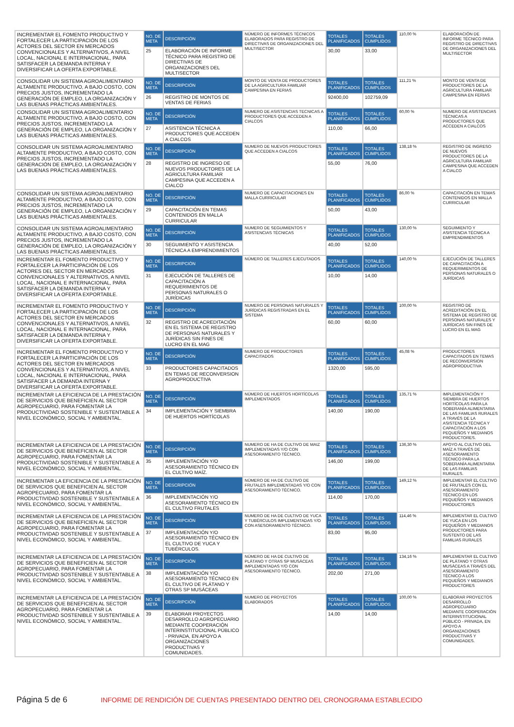| INCREMENTAR EL FOMENTO PRODUCTIVO Y FORTALECER LA PARTICIPACIÓN DE LOS ACTORES DEL SECTOR EN MERCADOS CONVENCIONALES Y ALTERNATIVOS, A NIVEL LOCAL, NACIONAL E INTERNACIONAL, PARA SATISFACER LA DEMANDA INTERNA Y DIVERSIFICAR LA OFERTA EXPORTABLE. | NO. DE META | DESCRIPCIÓN | NÚMERO DE INFORMES TÉCNICOS ELABORADOS PARA REGISTRO DE DIRECTIVAS DE ORGANIZACIONES DEL MULTISECTOR | TOTALES PLANIFICADOS | TOTALES CUMPLIDOS | 110,00 % | ELABORACIÓN DE INFORME TÉCNICO PARA REGISTRO DE DIRECTIVAS DE ORGANIZACIONES DEL MULTISECTOR |
| | 25 | ELABORACIÓN DE INFORME TÉCNICO PARA REGISTRO DE DIRECTIVAS DE ORGANIZACIONES DEL MULTISECTOR | | 30,00 | 33,00 | | |
| CONSOLIDAR UN SISTEMA AGROALIMENTARIO ALTAMENTE PRODUCTIVO, A BAJO COSTO, CON PRECIOS JUSTOS, INCREMENTADO LA GENERACIÓN DE EMPLEO, LA ORGANIZACIÓN Y LAS BUENAS PRÁCTICAS AMBIENTALES. | NO. DE META | DESCRIPCIÓN | MONTO DE VENTA DE PRODUCTORES DE LA AGRICULTURA FAMILIAR CAMPESINA EN FERIAS | TOTALES PLANIFICADOS | TOTALES CUMPLIDOS | 111,21 % | MONTO DE VENTA DE PRODUCTORES DE LA AGRICULTURA FAMILIAR CAMPESINA EN FERIAS |
| | 26 | REGISTRO DE MONTOS DE VENTAS DE FERIAS | | 92400,00 | 102759,09 | | |
| CONSOLIDAR UN SISTEMA AGROALIMENTARIO ALTAMENTE PRODUCTIVO, A BAJO COSTO, CON PRECIOS JUSTOS, INCREMENTADO LA GENERACIÓN DE EMPLEO, LA ORGANIZACIÓN Y LAS BUENAS PRÁCTICAS AMBIENTALES. | NO. DE META | DESCRIPCIÓN | NUMERO DE ASISTENCIAS TECNICAS A PRODUCTORES QUE ACCEDEN A CIALCOS | TOTALES PLANIFICADOS | TOTALES CUMPLIDOS | 60,00 % | NUMERO DE ASISTENCIAS TÉCNICAS A PRODUCTORES QUE ACCEDEN A CIALCOS |
| | 27 | ASISTENCIA TÉCNICA A PRODUCTORES QUE ACCEDEN A CIALCOS | | 110,00 | 66,00 | | |
| CONSOLIDAR UN SISTEMA AGROALIMENTARIO ALTAMENTE PRODUCTIVO, A BAJO COSTO, CON PRECIOS JUSTOS, INCREMENTADO LA GENERACIÓN DE EMPLEO, LA ORGANIZACIÓN Y LAS BUENAS PRÁCTICAS AMBIENTALES. | NO. DE META | DESCRIPCIÓN | NUMERO DE NUEVOS PRODUCTORES QUE ACCEDEN A CIALCOS | TOTALES PLANIFICADOS | TOTALES CUMPLIDOS | 138,18 % | REGISTRO DE INGRESO DE NUEVOS PRODUCTORES DE LA AGRICULTURA FAMILIAR CAMPESINA QUE ACCEDEN A CIALCO |
| | 28 | REGISTRO DE INGRESO DE NUEVOS PRODUCTORES DE LA AGRICULTURA FAMILIAR CAMPESINA QUE ACCEDEN A CIALCO | | 55,00 | 76,00 | | |
| CONSOLIDAR UN SISTEMA AGROALIMENTARIO ALTAMENTE PRODUCTIVO, A BAJO COSTO, CON PRECIOS JUSTOS, INCREMENTADO LA GENERACIÓN DE EMPLEO, LA ORGANIZACIÓN Y LAS BUENAS PRÁCTICAS AMBIENTALES. | NO. DE META | DESCRIPCIÓN | NUMERO DE CAPACITACIONES EN MALLA CURRICULAR | TOTALES PLANIFICADOS | TOTALES CUMPLIDOS | 86,00 % | CAPACITACIÓN EN TEMAS CONTENIDOS EN MALLA CURRICULAR |
| | 29 | CAPACITACIÓN EN TEMAS CONTENIDOS EN MALLA CURRICULAR | | 50,00 | 43,00 | | |
| CONSOLIDAR UN SISTEMA AGROALIMENTARIO ALTAMENTE PRODUCTIVO, A BAJO COSTO, CON PRECIOS JUSTOS, INCREMENTADO LA GENERACIÓN DE EMPLEO, LA ORGANIZACIÓN Y LAS BUENAS PRÁCTICAS AMBIENTALES. | NO. DE META | DESCRIPCIÓN | NUMERO DE SEGUIMIENTOS Y ASISTENCIAS TÉCNICAS | TOTALES PLANIFICADOS | TOTALES CUMPLIDOS | 130,00 % | SEGUIMIENTO Y ASISTENCIA TÉCNICA A EMPRENDIMIENTOS |
| | 30 | SEGUIMIENTO Y ASISTENCIA TÉCNICA A EMPRENDIMIENTOS | | 40,00 | 52,00 | | |
| INCREMENTAR EL FOMENTO PRODUCTIVO Y FORTALECER LA PARTICIPACIÓN DE LOS ACTORES DEL SECTOR EN MERCADOS CONVENCIONALES Y ALTERNATIVOS, A NIVEL LOCAL, NACIONAL E INTERNACIONAL, PARA SATISFACER LA DEMANDA INTERNA Y DIVERSIFICAR LA OFERTA EXPORTABLE. | NO. DE META | DESCRIPCIÓN | NÚMERO DE TALLERES EJECUTADOS | TOTALES PLANIFICADOS | TOTALES CUMPLIDOS | 140,00 % | EJECUCIÓN DE TALLERES DE CAPACITACIÓN A REQUERIMIENTOS DE PERSONAS NATURALES O JURÍDICAS |
| | 31 | EJECUCIÓN DE TALLERES DE CAPACITACIÓN A REQUERIMIENTOS DE PERSONAS NATURALES O JURÍDICAS | | 10,00 | 14,00 | | |
| INCREMENTAR EL FOMENTO PRODUCTIVO Y FORTALECER LA PARTICIPACIÓN DE LOS ACTORES DEL SECTOR EN MERCADOS CONVENCIONALES Y ALTERNATIVOS, A NIVEL LOCAL, NACIONAL E INTERNACIONAL, PARA SATISFACER LA DEMANDA INTERNA Y DIVERSIFICAR LA OFERTA EXPORTABLE. | NO. DE META | DESCRIPCIÓN | NUMERO DE PERSONAS NATURALES Y JURÍDICAS REGISTRADAS EN EL SISTEMA | TOTALES PLANIFICADOS | TOTALES CUMPLIDOS | 100,00 % | REGISTRO DE ACREDITACIÓN EN EL SISTEMA DE REGISTRO DE PERSONAS NATURALES Y JURÍDICAS SIN FINES DE LUCRO EN EL MAG |
| | 32 | REGISTRO DE ACREDITACIÓN EN EL SISTEMA DE REGISTRO DE PERSONAS NATURALES Y JURÍDICAS SIN FINES DE LUCRO EN EL MAG | | 60,00 | 60,00 | | |
| INCREMENTAR EL FOMENTO PRODUCTIVO Y FORTALECER LA PARTICIPACIÓN DE LOS ACTORES DEL SECTOR EN MERCADOS CONVENCIONALES Y ALTERNATIVOS, A NIVEL LOCAL, NACIONAL E INTERNACIONAL, PARA SATISFACER LA DEMANDA INTERNA Y DIVERSIFICAR LA OFERTA EXPORTABLE. | NO. DE META | DESCRIPCIÓN | NUMERO DE PRODUCTORES CAPACITADOS | TOTALES PLANIFICADOS | TOTALES CUMPLIDOS | 45,08 % | PRODUCTORES CAPACITADOS EN TEMAS DE RECONVERSION AGROPRODUCTIVA |
| | 33 | PRODUCTORES CAPACITADOS EN TEMAS DE RECONVERSION AGROPRODUCTIVA | | 1320,00 | 595,00 | | |
| INCREMENTAR LA EFICIENCIA DE LA PRESTACIÓN DE SERVICIOS QUE BENEFICIEN AL SECTOR AGROPECUARIO, PARA FOMENTAR LA PRODUCTIVIDAD SOSTENIBLE Y SUSTENTABLE A NIVEL ECONÓMICO, SOCIAL Y AMBIENTAL. | NO. DE META | DESCRIPCIÓN | NÚMERO DE HUERTOS HORTÍCOLAS IMPLEMENTADOS | TOTALES PLANIFICADOS | TOTALES CUMPLIDOS | 135,71 % | IMPLEMENTACIÓN Y SIEMBRA DE HUERTOS HORTÍCOLAS PARA LA SOBERANÍA ALIMENTARIA DE LAS FAMILIAS RURALES A TRAVÉS DE LA ASISTENCIA TÉCNICA Y CAPACITACIÓN A LOS PEQUEÑOS Y MEDIANOS PRODUCTORES. |
| | 34 | IMPLEMENTACIÓN Y SIEMBRA DE HUERTOS HORTÍCOLAS | | 140,00 | 190,00 | | |
| INCREMENTAR LA EFICIENCIA DE LA PRESTACIÓN DE SERVICIOS QUE BENEFICIEN AL SECTOR AGROPECUARIO, PARA FOMENTAR LA PRODUCTIVIDAD SOSTENIBLE Y SUSTENTABLE A NIVEL ECONÓMICO, SOCIAL Y AMBIENTAL. | NO. DE META | DESCRIPCIÓN | NUMERO DE HA DE CULTIVO DE MAIZ IMPLEMENTADAS Y/O CON ASESORAMIENTO TÉCNICO. | TOTALES PLANIFICADOS | TOTALES CUMPLIDOS | 136,30 % | APOYO AL CULTIVO DEL MAÍZ A TRAVÉS DE ASESORAMIENTO TÉCNICO PARA LA SOBERANÍA ALIMENTARIA DE LAS FAMILIAS RURALES. |
| | 35 | IMPLEMENTACIÓN Y/O ASESORAMIENTO TÉCNICO EN EL CULTIVO MAÍZ. | | 146,00 | 199,00 | | |
| INCREMENTAR LA EFICIENCIA DE LA PRESTACIÓN DE SERVICIOS QUE BENEFICIEN AL SECTOR AGROPECUARIO, PARA FOMENTAR LA PRODUCTIVIDAD SOSTENIBLE Y SUSTENTABLE A NIVEL ECONÓMICO, SOCIAL Y AMBIENTAL. | NO. DE META | DESCRIPCIÓN | NÚMERO DE HA DE CULTIVO DE FRUTALES IMPLEMENTADAS Y/O CON ASESORAMIENTO TÉCNICO. | TOTALES PLANIFICADOS | TOTALES CUMPLIDOS | 149,12 % | IMPLEMENTAR EL CULTIVO DE FRUTALES CON EL ASESORAMIENTO TÉCNICO EN LOS PEQUEÑOS Y MEDIANOS PRODUCTORES |
| | 36 | IMPLEMENTACIÓN Y/O ASESORAMIENTO TÉCNICO EN EL CULTIVO FRUTALES | | 114,00 | 170,00 | | |
| INCREMENTAR LA EFICIENCIA DE LA PRESTACIÓN DE SERVICIOS QUE BENEFICIEN AL SECTOR AGROPECUARIO, PARA FOMENTAR LA PRODUCTIVIDAD SOSTENIBLE Y SUSTENTABLE A NIVEL ECONÓMICO, SOCIAL Y AMBIENTAL. | NO. DE META | DESCRIPCIÓN | NUMERO DE HA DE CULTIVO DE YUCA Y TUBÉRCULOS IMPLEMENTADAS Y/O CON ASESORAMIENTO TÉCNICO. | TOTALES PLANIFICADOS | TOTALES CUMPLIDOS | 114,46 % | IMPLEMENTAR EL CULTIVO DE YUCA EN LOS PEQUEÑOS Y MEDIANOS PRODUCTORES PARA SUSTENTO DE LAS FAMILIAS RURALES |
| | 37 | IMPLEMENTACIÓN Y/O ASESORAMIENTO TÉCNICO EN EL CULTIVO DE YUCA Y TUBÉRCULOS. | | 83,00 | 95,00 | | |
| INCREMENTAR LA EFICIENCIA DE LA PRESTACIÓN DE SERVICIOS QUE BENEFICIEN AL SECTOR AGROPECUARIO, PARA FOMENTAR LA PRODUCTIVIDAD SOSTENIBLE Y SUSTENTABLE A NIVEL ECONÓMICO, SOCIAL Y AMBIENTAL. | NO. DE META | DESCRIPCIÓN | NÚMERO DE HA DE CULTIVO DE PLÁTANO Y OTRAS SP MUSÁCEAS IMPLEMENTADAS Y/O CON ASESORAMIENTO TÉCNICO. | TOTALES PLANIFICADOS | TOTALES CUMPLIDOS | 134,16 % | IMPLEMENTAR EL CULTIVO DE PLÁTANO Y OTRAS MUSÁCEAS A TRAVÉS DEL ASESORAMIENTO TÉCNICO A LOS PEQUEÑOS Y MEDIANOS PRODUCTORES |
| | 38 | IMPLEMENTACIÓN Y/O ASESORAMIENTO TÉCNICO EN EL CULTIVO DE PLÁTANO Y OTRAS SP MUSÁCEAS | | 202,00 | 271,00 | | |
| INCREMENTAR LA EFICIENCIA DE LA PRESTACIÓN DE SERVICIOS QUE BENEFICIEN AL SECTOR AGROPECUARIO, PARA FOMENTAR LA PRODUCTIVIDAD SOSTENIBLE Y SUSTENTABLE A NIVEL ECONÓMICO, SOCIAL Y AMBIENTAL. | NO. DE META | DESCRIPCIÓN | NUMERO DE PROYECTOS ELABORADOS | TOTALES PLANIFICADOS | TOTALES CUMPLIDOS | 100,00 % | ELABORAR PROYECTOS DESARROLLO AGROPECUARIO MEDIANTE COOPERACIÓN INTERINSTITUCIONAL PÚBLICO - PRIVADA, EN APOYO A ORGANIZACIONES PRODUCTIVAS Y COMUNIDADES. |
| | 39 | ELABORAR PROYECTOS DESARROLLO AGROPECUARIO MEDIANTE COOPERACIÓN INTERINSTITUCIONAL PÚBLICO - PRIVADA, EN APOYO A ORGANIZACIONES PRODUCTIVAS Y COMUNIDADES. | | 14,00 | 14,00 | | |
Página 5 de 6 INFORME DE RENDICIÓN DE CUENTAS PRESENTADO DENTRO DEL CRONOGRAMA ESTABLECIDO